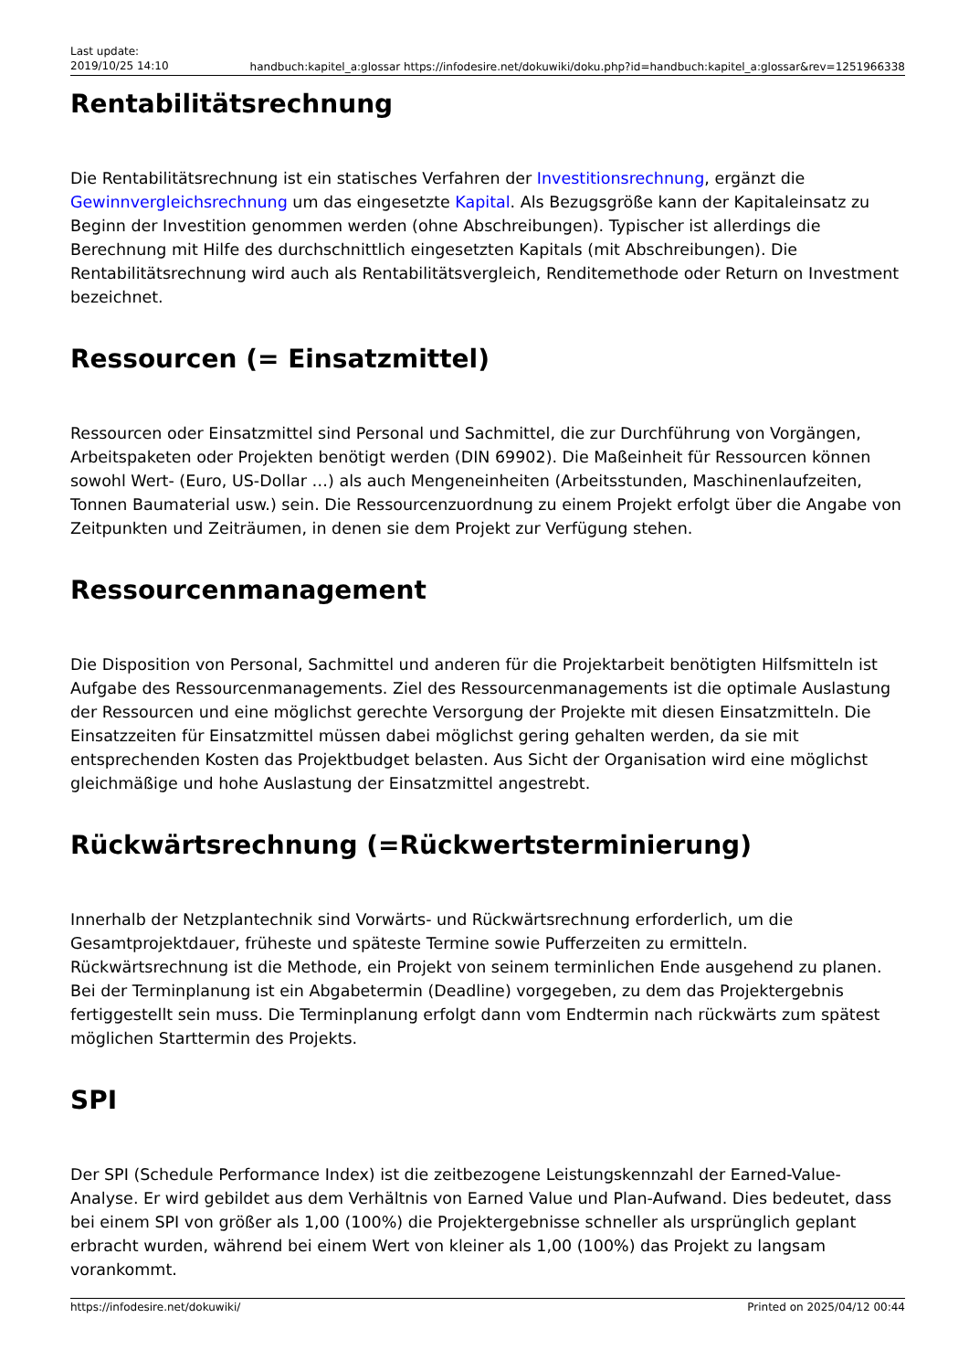Last update:
2019/10/25 14:10
handbuch:kapitel_a:glossar https://infodesire.net/dokuwiki/doku.php?id=handbuch:kapitel_a:glossar&rev=1251966338
Rentabilitätsrechnung
Die Rentabilitätsrechnung ist ein statisches Verfahren der Investitionsrechnung, ergänzt die Gewinnvergleichsrechnung um das eingesetzte Kapital. Als Bezugsgröße kann der Kapitaleinsatz zu Beginn der Investition genommen werden (ohne Abschreibungen). Typischer ist allerdings die Berechnung mit Hilfe des durchschnittlich eingesetzten Kapitals (mit Abschreibungen). Die Rentabilitätsrechnung wird auch als Rentabilitätsvergleich, Renditemethode oder Return on Investment bezeichnet.
Ressourcen (= Einsatzmittel)
Ressourcen oder Einsatzmittel sind Personal und Sachmittel, die zur Durchführung von Vorgängen, Arbeitspaketen oder Projekten benötigt werden (DIN 69902). Die Maßeinheit für Ressourcen können sowohl Wert- (Euro, US-Dollar …) als auch Mengeneinheiten (Arbeitsstunden, Maschinenlaufzeiten, Tonnen Baumaterial usw.) sein. Die Ressourcenzuordnung zu einem Projekt erfolgt über die Angabe von Zeitpunkten und Zeiträumen, in denen sie dem Projekt zur Verfügung stehen.
Ressourcenmanagement
Die Disposition von Personal, Sachmittel und anderen für die Projektarbeit benötigten Hilfsmitteln ist Aufgabe des Ressourcenmanagements. Ziel des Ressourcenmanagements ist die optimale Auslastung der Ressourcen und eine möglichst gerechte Versorgung der Projekte mit diesen Einsatzmitteln. Die Einsatzzeiten für Einsatzmittel müssen dabei möglichst gering gehalten werden, da sie mit entsprechenden Kosten das Projektbudget belasten. Aus Sicht der Organisation wird eine möglichst gleichmäßige und hohe Auslastung der Einsatzmittel angestrebt.
Rückwärtsrechnung (=Rückwertsterminierung)
Innerhalb der Netzplantechnik sind Vorwärts- und Rückwärtsrechnung erforderlich, um die Gesamtprojektdauer, früheste und späteste Termine sowie Pufferzeiten zu ermitteln. Rückwärtsrechnung ist die Methode, ein Projekt von seinem terminlichen Ende ausgehend zu planen. Bei der Terminplanung ist ein Abgabetermin (Deadline) vorgegeben, zu dem das Projektergebnis fertiggestellt sein muss. Die Terminplanung erfolgt dann vom Endtermin nach rückwärts zum spätest möglichen Starttermin des Projekts.
SPI
Der SPI (Schedule Performance Index) ist die zeitbezogene Leistungskennzahl der Earned-Value-Analyse. Er wird gebildet aus dem Verhältnis von Earned Value und Plan-Aufwand. Dies bedeutet, dass bei einem SPI von größer als 1,00 (100%) die Projektergebnisse schneller als ursprünglich geplant erbracht wurden, während bei einem Wert von kleiner als 1,00 (100%) das Projekt zu langsam vorankommt.
https://infodesire.net/dokuwiki/ Printed on 2025/04/12 00:44